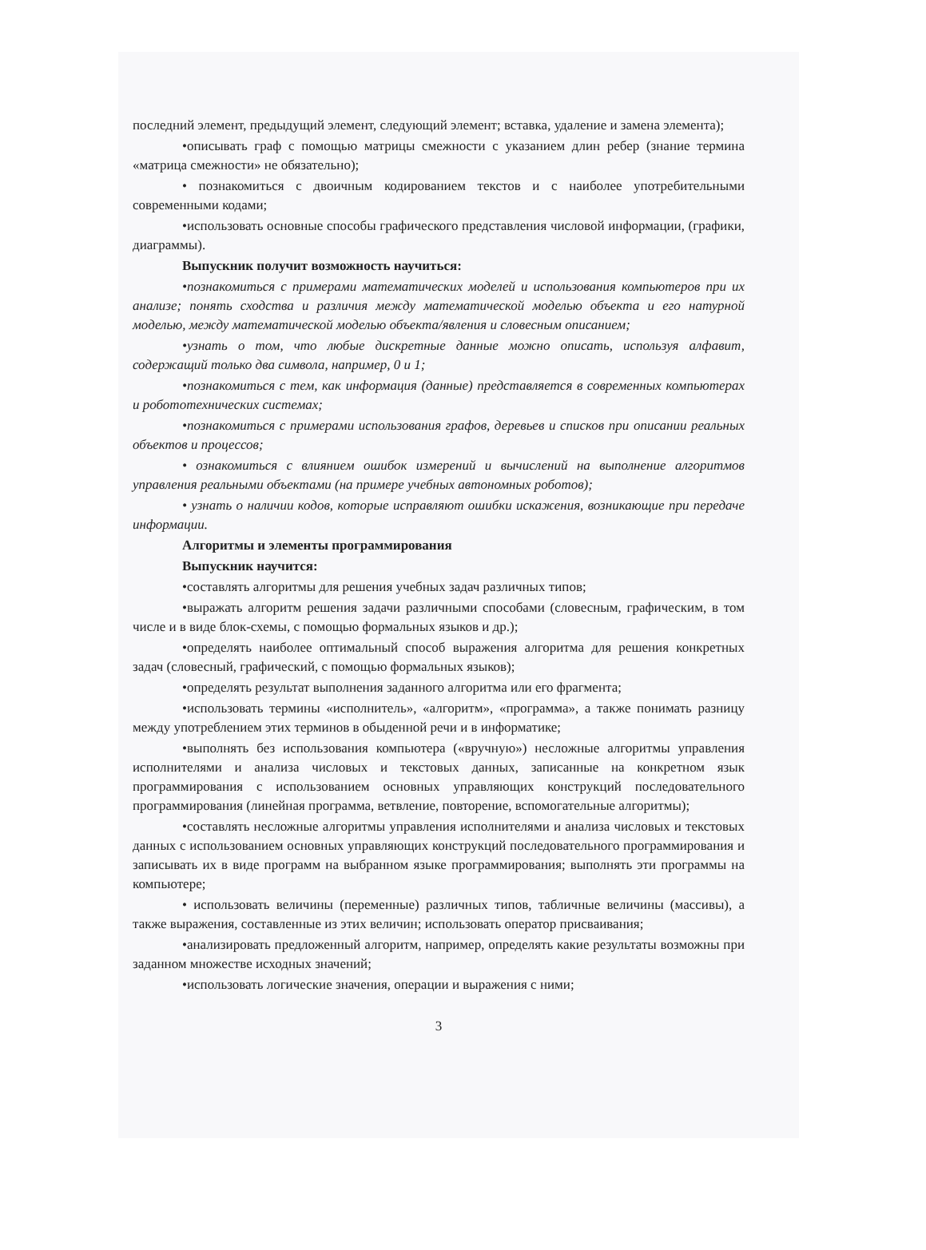последний элемент, предыдущий элемент, следующий элемент; вставка, удаление и замена элемента);
•описывать граф с помощью матрицы смежности с указанием длин ребер (знание термина «матрица смежности» не обязательно);
• познакомиться с двоичным кодированием текстов и с наиболее употребительными современными кодами;
•использовать основные способы графического представления числовой информации, (графики, диаграммы).
Выпускник получит возможность научиться:
•познакомиться с примерами математических моделей и использования компьютеров при их анализе; понять сходства и различия между математической моделью объекта и его натурной моделью, между математической моделью объекта/явления и словесным описанием;
•узнать о том, что любые дискретные данные можно описать, используя алфавит, содержащий только два символа, например, 0 и 1;
•познакомиться с тем, как информация (данные) представляется в современных компьютерах и робототехнических системах;
•познакомиться с примерами использования графов, деревьев и списков при описании реальных объектов и процессов;
• ознакомиться с влиянием ошибок измерений и вычислений на выполнение алгоритмов управления реальными объектами (на примере учебных автономных роботов);
• узнать о наличии кодов, которые исправляют ошибки искажения, возникающие при передаче информации.
Алгоритмы и элементы программирования
Выпускник научится:
•составлять алгоритмы для решения учебных задач различных типов;
•выражать алгоритм решения задачи различными способами (словесным, графическим, в том числе и в виде блок-схемы, с помощью формальных языков и др.);
•определять наиболее оптимальный способ выражения алгоритма для решения конкретных задач (словесный, графический, с помощью формальных языков);
•определять результат выполнения заданного алгоритма или его фрагмента;
•использовать термины «исполнитель», «алгоритм», «программа», а также понимать разницу между употреблением этих терминов в обыденной речи и в информатике;
•выполнять без использования компьютера («вручную») несложные алгоритмы управления исполнителями и анализа числовых и текстовых данных, записанные на конкретном язык программирования с использованием основных управляющих конструкций последовательного программирования (линейная программа, ветвление, повторение, вспомогательные алгоритмы);
•составлять несложные алгоритмы управления исполнителями и анализа числовых и текстовых данных с использованием основных управляющих конструкций последовательного программирования и записывать их в виде программ на выбранном языке программирования; выполнять эти программы на компьютере;
• использовать величины (переменные) различных типов, табличные величины (массивы), а также выражения, составленные из этих величин; использовать оператор присваивания;
•анализировать предложенный алгоритм, например, определять какие результаты возможны при заданном множестве исходных значений;
•использовать логические значения, операции и выражения с ними;
3